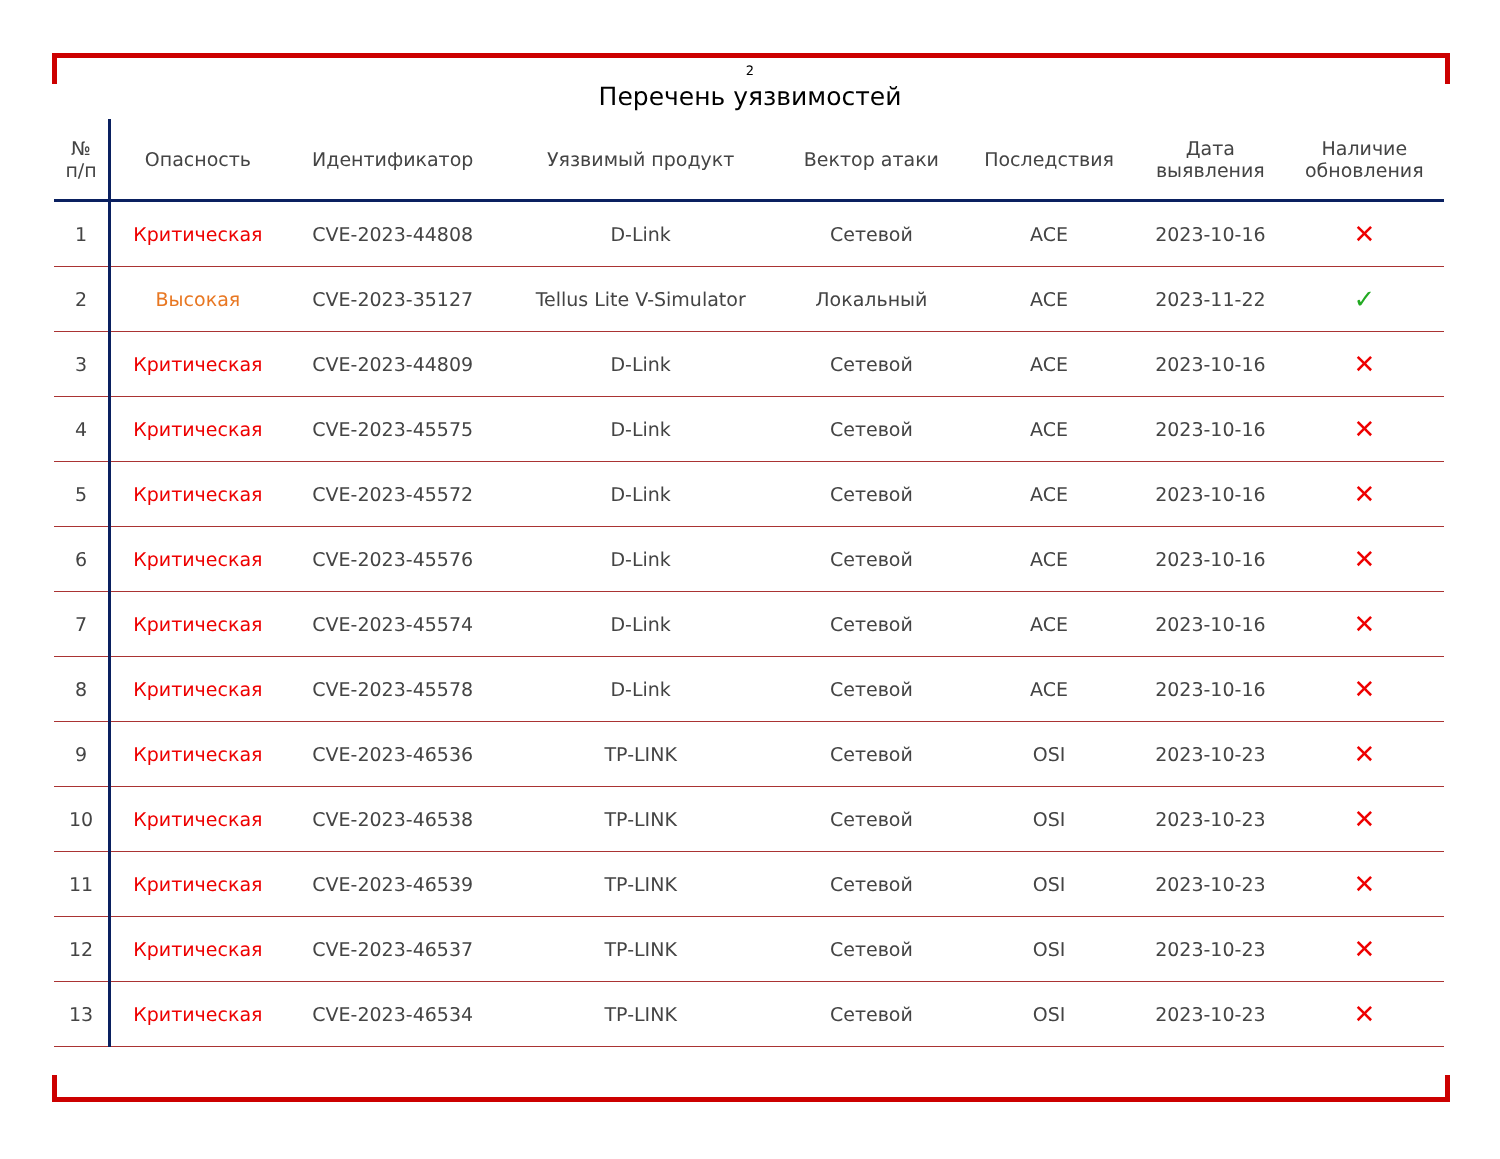2
Перечень уязвимостей
| № п/п | Опасность | Идентификатор | Уязвимый продукт | Вектор атаки | Последствия | Дата выявления | Наличие обновления |
| --- | --- | --- | --- | --- | --- | --- | --- |
| 1 | Критическая | CVE-2023-44808 | D-Link | Сетевой | ACE | 2023-10-16 | ✕ |
| 2 | Высокая | CVE-2023-35127 | Tellus Lite V-Simulator | Локальный | ACE | 2023-11-22 | ✓ |
| 3 | Критическая | CVE-2023-44809 | D-Link | Сетевой | ACE | 2023-10-16 | ✕ |
| 4 | Критическая | CVE-2023-45575 | D-Link | Сетевой | ACE | 2023-10-16 | ✕ |
| 5 | Критическая | CVE-2023-45572 | D-Link | Сетевой | ACE | 2023-10-16 | ✕ |
| 6 | Критическая | CVE-2023-45576 | D-Link | Сетевой | ACE | 2023-10-16 | ✕ |
| 7 | Критическая | CVE-2023-45574 | D-Link | Сетевой | ACE | 2023-10-16 | ✕ |
| 8 | Критическая | CVE-2023-45578 | D-Link | Сетевой | ACE | 2023-10-16 | ✕ |
| 9 | Критическая | CVE-2023-46536 | TP-LINK | Сетевой | OSI | 2023-10-23 | ✕ |
| 10 | Критическая | CVE-2023-46538 | TP-LINK | Сетевой | OSI | 2023-10-23 | ✕ |
| 11 | Критическая | CVE-2023-46539 | TP-LINK | Сетевой | OSI | 2023-10-23 | ✕ |
| 12 | Критическая | CVE-2023-46537 | TP-LINK | Сетевой | OSI | 2023-10-23 | ✕ |
| 13 | Критическая | CVE-2023-46534 | TP-LINK | Сетевой | OSI | 2023-10-23 | ✕ |